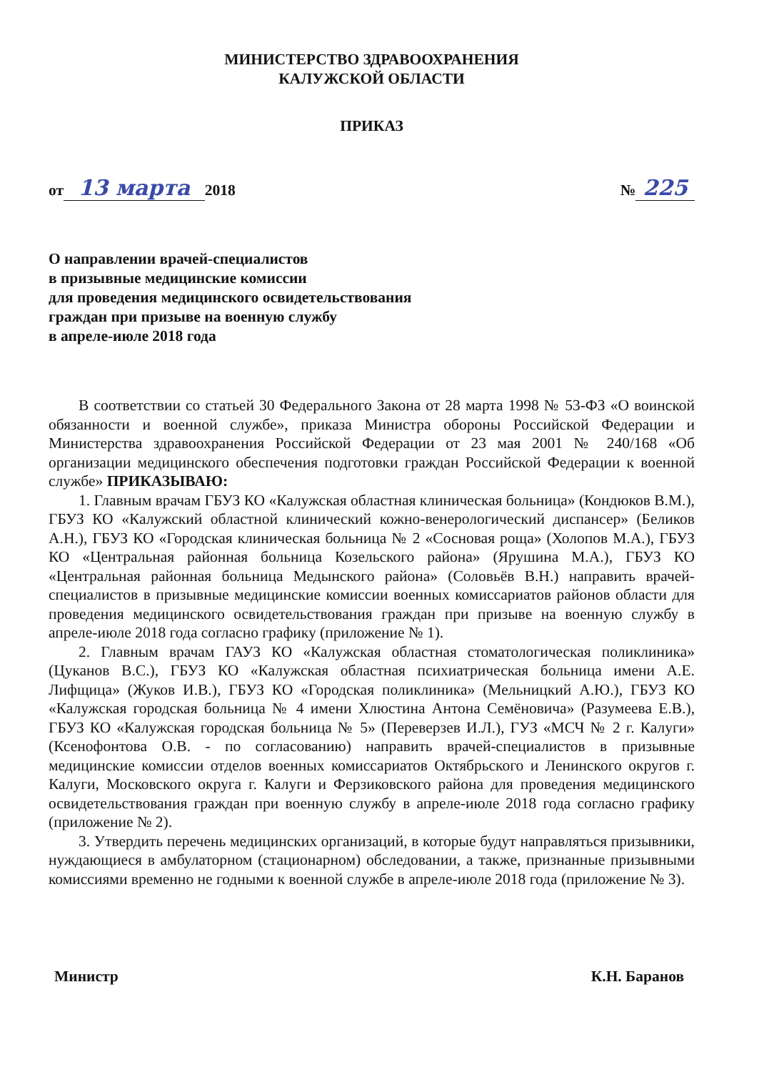МИНИСТЕРСТВО ЗДРАВООХРАНЕНИЯ
КАЛУЖСКОЙ ОБЛАСТИ
ПРИКАЗ
от 13 марта 2018 № 225
О направлении врачей-специалистов
в призывные медицинские комиссии
для проведения медицинского освидетельствования
граждан при призыве на военную службу
в апреле-июле 2018 года
В соответствии со статьей 30 Федерального Закона от 28 марта 1998 № 53-ФЗ «О воинской обязанности и военной службе», приказа Министра обороны Российской Федерации и Министерства здравоохранения Российской Федерации от 23 мая 2001 № 240/168 «Об организации медицинского обеспечения подготовки граждан Российской Федерации к военной службе» ПРИКАЗЫВАЮ:
1. Главным врачам ГБУЗ КО «Калужская областная клиническая больница» (Кондюков В.М.), ГБУЗ КО «Калужский областной клинический кожно-венерологический диспансер» (Беликов А.Н.), ГБУЗ КО «Городская клиническая больница № 2 «Сосновая роща» (Холопов М.А.), ГБУЗ КО «Центральная районная больница Козельского района» (Ярушина М.А.), ГБУЗ КО «Центральная районная больница Медынского района» (Соловьёв В.Н.) направить врачей-специалистов в призывные медицинские комиссии военных комиссариатов районов области для проведения медицинского освидетельствования граждан при призыве на военную службу в апреле-июле 2018 года согласно графику (приложение № 1).
2. Главным врачам ГАУЗ КО «Калужская областная стоматологическая поликлиника» (Цуканов В.С.), ГБУЗ КО «Калужская областная психиатрическая больница имени А.Е. Лифщица» (Жуков И.В.), ГБУЗ КО «Городская поликлиника» (Мельницкий А.Ю.), ГБУЗ КО «Калужская городская больница № 4 имени Хлюстина Антона Семёновича» (Разумеева Е.В.), ГБУЗ КО «Калужская городская больница № 5» (Переверзев И.Л.), ГУЗ «МСЧ № 2 г. Калуги» (Ксенофонтова О.В. - по согласованию) направить врачей-специалистов в призывные медицинские комиссии отделов военных комиссариатов Октябрьского и Ленинского округов г. Калуги, Московского округа г. Калуги и Ферзиковского района для проведения медицинского освидетельствования граждан при военную службу в апреле-июле 2018 года согласно графику (приложение № 2).
3. Утвердить перечень медицинских организаций, в которые будут направляться призывники, нуждающиеся в амбулаторном (стационарном) обследовании, а также, признанные призывными комиссиями временно не годными к военной службе в апреле-июле 2018 года (приложение № 3).
Министр К.Н. Баранов